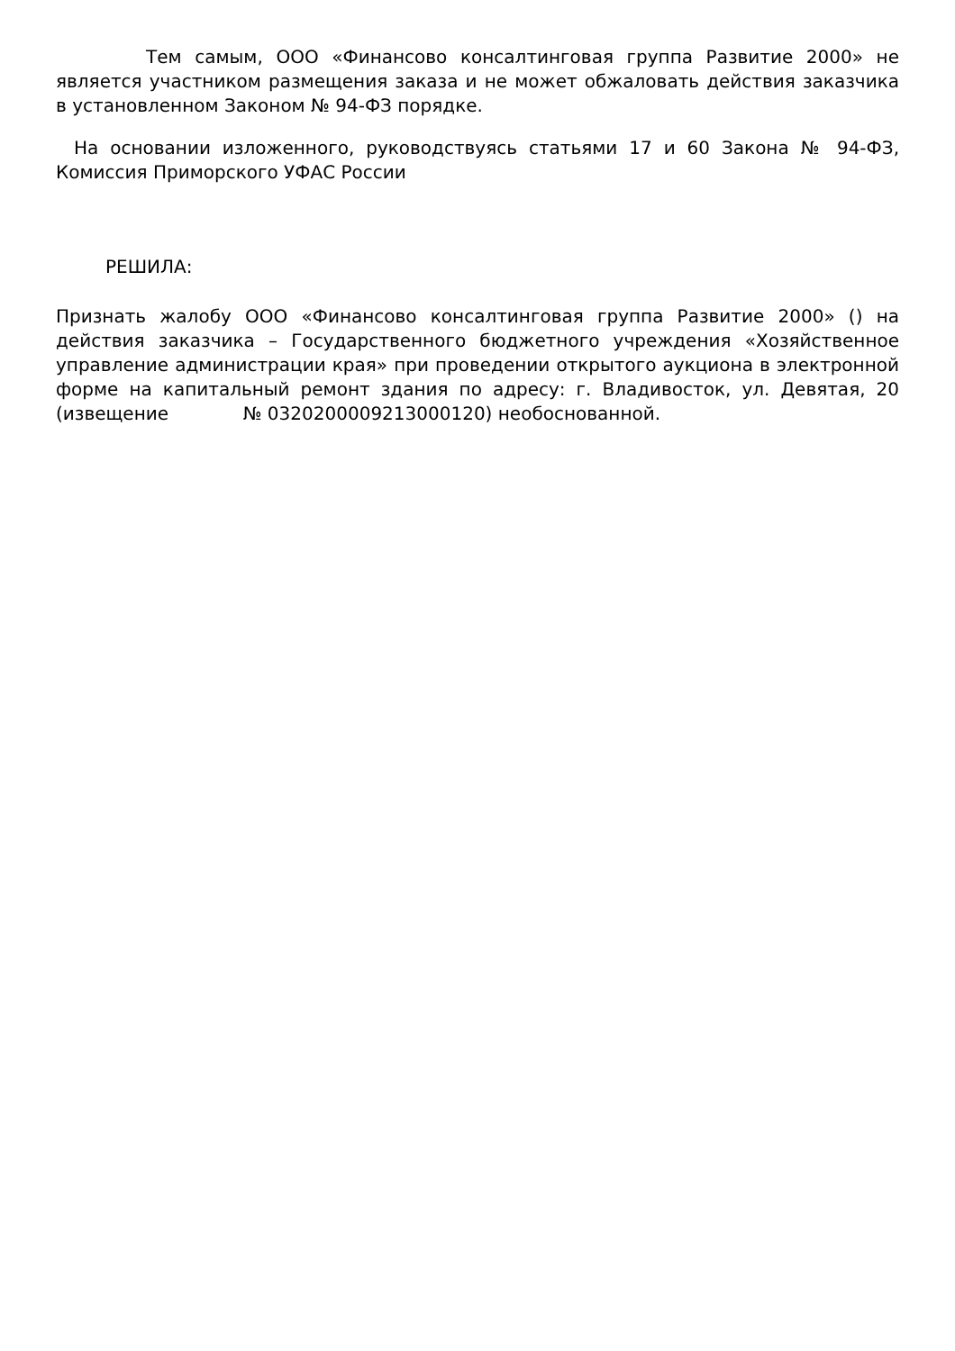Тем самым, ООО «Финансово консалтинговая группа Развитие 2000» не является участником размещения заказа и не может обжаловать действия заказчика в установленном Законом № 94-ФЗ порядке.
На основании изложенного, руководствуясь статьями 17 и 60 Закона № 94-ФЗ, Комиссия Приморского УФАС России
РЕШИЛА:
Признать жалобу ООО «Финансово консалтинговая группа Развитие 2000» () на действия заказчика – Государственного бюджетного учреждения «Хозяйственное управление администрации края» при проведении открытого аукциона в электронной форме на капитальный ремонт здания по адресу: г. Владивосток, ул. Девятая, 20 (извещение № 0320200009213000120) необоснованной.